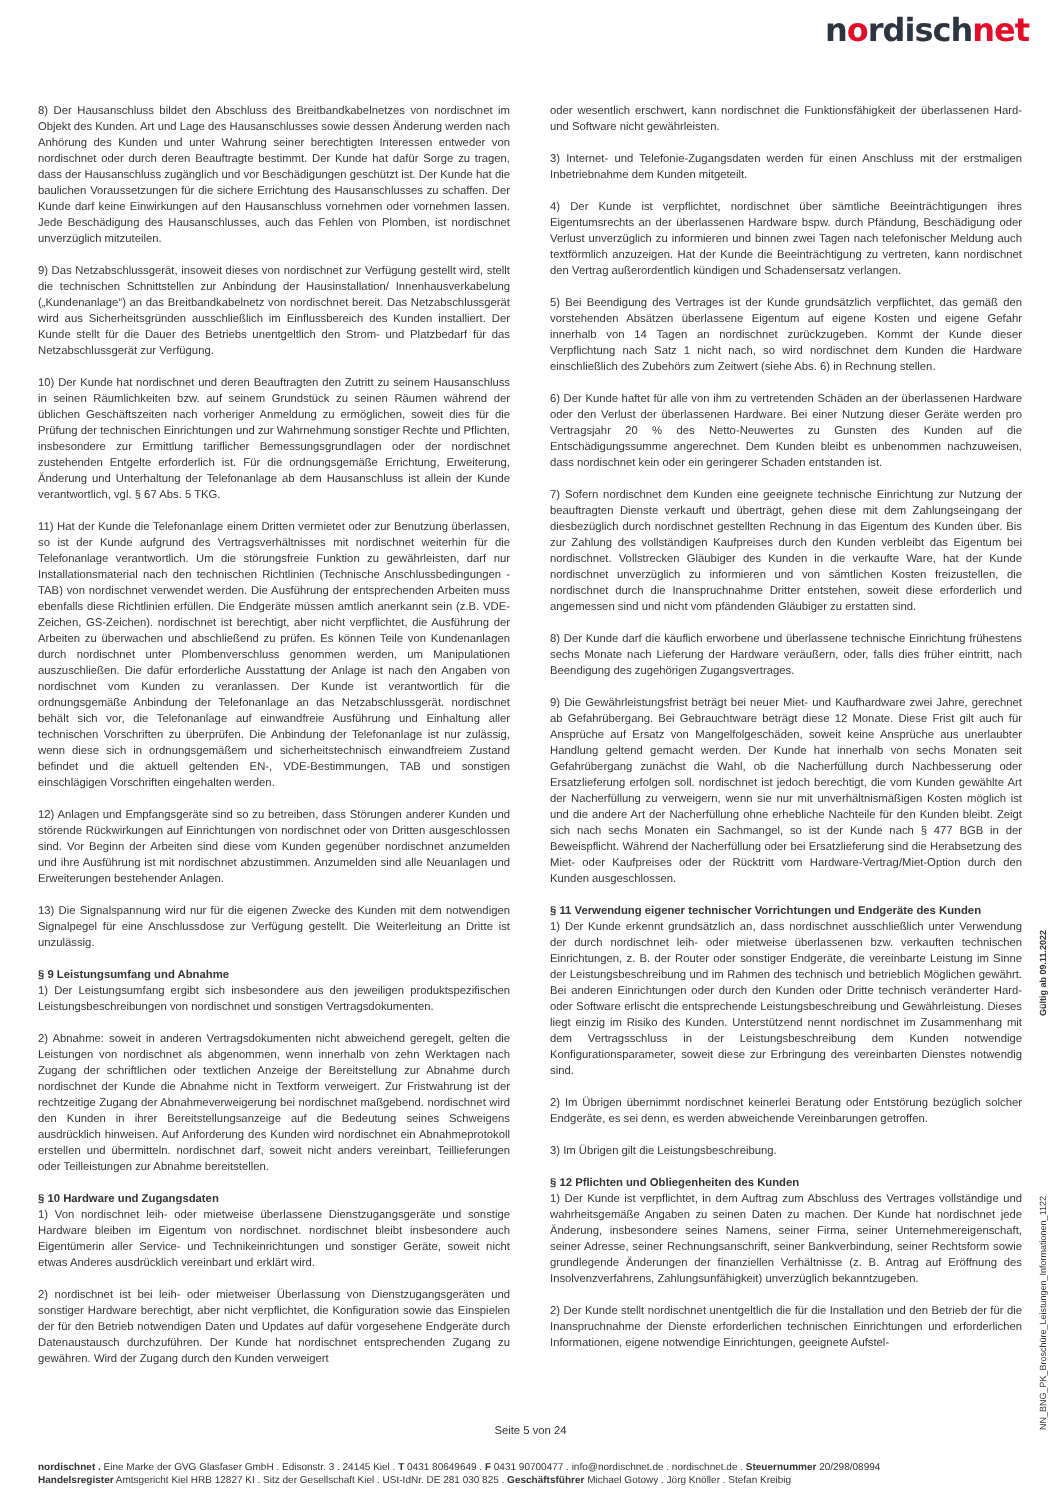nordischnet
8) Der Hausanschluss bildet den Abschluss des Breitbandkabelnetzes von nordischnet im Objekt des Kunden. Art und Lage des Hausanschlusses sowie dessen Änderung werden nach Anhörung des Kunden und unter Wahrung seiner berechtigten Interessen entweder von nordischnet oder durch deren Beauftragte bestimmt. Der Kunde hat dafür Sorge zu tragen, dass der Hausanschluss zugänglich und vor Beschädigungen geschützt ist. Der Kunde hat die baulichen Voraussetzungen für die sichere Errichtung des Hausanschlusses zu schaffen. Der Kunde darf keine Einwirkungen auf den Hausanschluss vornehmen oder vornehmen lassen. Jede Beschädigung des Hausanschlusses, auch das Fehlen von Plomben, ist nordischnet unverzüglich mitzuteilen.
9) Das Netzabschlussgerät, insoweit dieses von nordischnet zur Verfügung gestellt wird, stellt die technischen Schnittstellen zur Anbindung der Hausinstallation/ Innenhausverkabelung („Kundenanlage“) an das Breitbandkabelnetz von nordischnet bereit. Das Netzabschlussgerät wird aus Sicherheitsgründen ausschließlich im Einflussbereich des Kunden installiert. Der Kunde stellt für die Dauer des Betriebs unentgeltlich den Strom- und Platzbedarf für das Netzabschlussgerät zur Verfügung.
10) Der Kunde hat nordischnet und deren Beauftragten den Zutritt zu seinem Hausanschluss in seinen Räumlichkeiten bzw. auf seinem Grundstück zu seinen Räumen während der üblichen Geschäftszeiten nach vorheriger Anmeldung zu ermöglichen, soweit dies für die Prüfung der technischen Einrichtungen und zur Wahrnehmung sonstiger Rechte und Pflichten, insbesondere zur Ermittlung tariflicher Bemessungsgrundlagen oder der nordischnet zustehenden Entgelte erforderlich ist. Für die ordnungsgemäße Errichtung, Erweiterung, Änderung und Unterhaltung der Telefonanlage ab dem Hausanschluss ist allein der Kunde verantwortlich, vgl. § 67 Abs. 5 TKG.
11) Hat der Kunde die Telefonanlage einem Dritten vermietet oder zur Benutzung überlassen, so ist der Kunde aufgrund des Vertragsverhältnisses mit nordischnet weiterhin für die Telefonanlage verantwortlich. Um die störungsfreie Funktion zu gewährleisten, darf nur Installationsmaterial nach den technischen Richtlinien (Technische Anschlussbedingungen - TAB) von nordischnet verwendet werden. Die Ausführung der entsprechenden Arbeiten muss ebenfalls diese Richtlinien erfüllen. Die Endgeräte müssen amtlich anerkannt sein (z.B. VDE-Zeichen, GS-Zeichen). nordischnet ist berechtigt, aber nicht verpflichtet, die Ausführung der Arbeiten zu überwachen und abschließend zu prüfen. Es können Teile von Kundenanlagen durch nordischnet unter Plombenverschluss genommen werden, um Manipulationen auszuschließen. Die dafür erforderliche Ausstattung der Anlage ist nach den Angaben von nordischnet vom Kunden zu veranlassen. Der Kunde ist verantwortlich für die ordnungsgemäße Anbindung der Telefonanlage an das Netzabschlussgerät. nordischnet behält sich vor, die Telefonanlage auf einwandfreie Ausführung und Einhaltung aller technischen Vorschriften zu überprüfen. Die Anbindung der Telefonanlage ist nur zulässig, wenn diese sich in ordnungsgemäßem und sicherheitstechnisch einwandfreiem Zustand befindet und die aktuell geltenden EN-, VDE-Bestimmungen, TAB und sonstigen einschlägigen Vorschriften eingehalten werden.
12) Anlagen und Empfangsgeräte sind so zu betreiben, dass Störungen anderer Kunden und störende Rückwirkungen auf Einrichtungen von nordischnet oder von Dritten ausgeschlossen sind. Vor Beginn der Arbeiten sind diese vom Kunden gegenüber nordischnet anzumelden und ihre Ausführung ist mit nordischnet abzustimmen. Anzumelden sind alle Neuanlagen und Erweiterungen bestehender Anlagen.
13) Die Signalspannung wird nur für die eigenen Zwecke des Kunden mit dem notwendigen Signalpegel für eine Anschlussdose zur Verfügung gestellt. Die Weiterleitung an Dritte ist unzulässig.
§ 9 Leistungsumfang und Abnahme
1) Der Leistungsumfang ergibt sich insbesondere aus den jeweiligen produktspezifischen Leistungsbeschreibungen von nordischnet und sonstigen Vertragsdokumenten.
2) Abnahme: soweit in anderen Vertragsdokumenten nicht abweichend geregelt, gelten die Leistungen von nordischnet als abgenommen, wenn innerhalb von zehn Werktagen nach Zugang der schriftlichen oder textlichen Anzeige der Bereitstellung zur Abnahme durch nordischnet der Kunde die Abnahme nicht in Textform verweigert. Zur Fristwahrung ist der rechtzeitige Zugang der Abnahmeverweigerung bei nordischnet maßgebend. nordischnet wird den Kunden in ihrer Bereitstellungsanzeige auf die Bedeutung seines Schweigens ausdrücklich hinweisen. Auf Anforderung des Kunden wird nordischnet ein Abnahmeprotokoll erstellen und übermitteln. nordischnet darf, soweit nicht anders vereinbart, Teillieferungen oder Teilleistungen zur Abnahme bereitstellen.
§ 10 Hardware und Zugangsdaten
1) Von nordischnet leih- oder mietweise überlassene Dienstzugangsgeräte und sonstige Hardware bleiben im Eigentum von nordischnet. nordischnet bleibt insbesondere auch Eigentümerin aller Service- und Technikeinrichtungen und sonstiger Geräte, soweit nicht etwas Anderes ausdrücklich vereinbart und erklärt wird.
2) nordischnet ist bei leih- oder mietweiser Überlassung von Dienstzugangsgeräten und sonstiger Hardware berechtigt, aber nicht verpflichtet, die Konfiguration sowie das Einspielen der für den Betrieb notwendigen Daten und Updates auf dafür vorgesehene Endgeräte durch Datenaustausch durchzuführen. Der Kunde hat nordischnet entsprechenden Zugang zu gewähren. Wird der Zugang durch den Kunden verweigert
oder wesentlich erschwert, kann nordischnet die Funktionsfähigkeit der überlassenen Hard- und Software nicht gewährleisten.
3) Internet- und Telefonie-Zugangsdaten werden für einen Anschluss mit der erstmaligen Inbetriebnahme dem Kunden mitgeteilt.
4) Der Kunde ist verpflichtet, nordischnet über sämtliche Beeinträchtigungen ihres Eigentumsrechts an der überlassenen Hardware bspw. durch Pfändung, Beschädigung oder Verlust unverzüglich zu informieren und binnen zwei Tagen nach telefonischer Meldung auch textförmlich anzuzeigen. Hat der Kunde die Beeinträchtigung zu vertreten, kann nordischnet den Vertrag außerordentlich kündigen und Schadensersatz verlangen.
5) Bei Beendigung des Vertrages ist der Kunde grundsätzlich verpflichtet, das gemäß den vorstehenden Absätzen überlassene Eigentum auf eigene Kosten und eigene Gefahr innerhalb von 14 Tagen an nordischnet zurückzugeben. Kommt der Kunde dieser Verpflichtung nach Satz 1 nicht nach, so wird nordischnet dem Kunden die Hardware einschließlich des Zubehörs zum Zeitwert (siehe Abs. 6) in Rechnung stellen.
6) Der Kunde haftet für alle von ihm zu vertretenden Schäden an der überlassenen Hardware oder den Verlust der überlassenen Hardware. Bei einer Nutzung dieser Geräte werden pro Vertragsjahr 20 % des Netto-Neuwertes zu Gunsten des Kunden auf die Entschädigungssumme angerechnet. Dem Kunden bleibt es unbenommen nachzuweisen, dass nordischnet kein oder ein geringerer Schaden entstanden ist.
7) Sofern nordischnet dem Kunden eine geeignete technische Einrichtung zur Nutzung der beauftragten Dienste verkauft und überträgt, gehen diese mit dem Zahlungseingang der diesbezüglich durch nordischnet gestellten Rechnung in das Eigentum des Kunden über. Bis zur Zahlung des vollständigen Kaufpreises durch den Kunden verbleibt das Eigentum bei nordischnet. Vollstrecken Gläubiger des Kunden in die verkaufte Ware, hat der Kunde nordischnet unverzüglich zu informieren und von sämtlichen Kosten freizustellen, die nordischnet durch die Inanspruchnahme Dritter entstehen, soweit diese erforderlich und angemessen sind und nicht vom pfändenden Gläubiger zu erstatten sind.
8) Der Kunde darf die käuflich erworbene und überlassene technische Einrichtung frühestens sechs Monate nach Lieferung der Hardware veräußern, oder, falls dies früher eintritt, nach Beendigung des zugehörigen Zugangsvertrages.
9) Die Gewährleistungsfrist beträgt bei neuer Miet- und Kaufhardware zwei Jahre, gerechnet ab Gefahrübergang. Bei Gebrauchtware beträgt diese 12 Monate. Diese Frist gilt auch für Ansprüche auf Ersatz von Mangelfolgeschäden, soweit keine Ansprüche aus unerlaubter Handlung geltend gemacht werden. Der Kunde hat innerhalb von sechs Monaten seit Gefahrübergang zunächst die Wahl, ob die Nacherfüllung durch Nachbesserung oder Ersatzlieferung erfolgen soll. nordischnet ist jedoch berechtigt, die vom Kunden gewählte Art der Nacherfüllung zu verweigern, wenn sie nur mit unverhältnismäßigen Kosten möglich ist und die andere Art der Nacherfüllung ohne erhebliche Nachteile für den Kunden bleibt. Zeigt sich nach sechs Monaten ein Sachmangel, so ist der Kunde nach § 477 BGB in der Beweispflicht. Während der Nacherfüllung oder bei Ersatzlieferung sind die Herabsetzung des Miet- oder Kaufpreises oder der Rücktritt vom Hardware-Vertrag/Miet-Option durch den Kunden ausgeschlossen.
§ 11 Verwendung eigener technischer Vorrichtungen und Endgeräte des Kunden
1) Der Kunde erkennt grundsätzlich an, dass nordischnet ausschließlich unter Verwendung der durch nordischnet leih- oder mietweise überlassenen bzw. verkauften technischen Einrichtungen, z. B. der Router oder sonstiger Endgeräte, die vereinbarte Leistung im Sinne der Leistungsbeschreibung und im Rahmen des technisch und betrieblich Möglichen gewährt. Bei anderen Einrichtungen oder durch den Kunden oder Dritte technisch veränderter Hard- oder Software erlischt die entsprechende Leistungsbeschreibung und Gewährleistung. Dieses liegt einzig im Risiko des Kunden. Unterstützend nennt nordischnet im Zusammenhang mit dem Vertragsschluss in der Leistungsbeschreibung dem Kunden notwendige Konfigurationsparameter, soweit diese zur Erbringung des vereinbarten Dienstes notwendig sind.
2) Im Übrigen übernimmt nordischnet keinerlei Beratung oder Entstörung bezüglich solcher Endgeräte, es sei denn, es werden abweichende Vereinbarungen getroffen.
3) Im Übrigen gilt die Leistungsbeschreibung.
§ 12 Pflichten und Obliegenheiten des Kunden
1) Der Kunde ist verpflichtet, in dem Auftrag zum Abschluss des Vertrages vollständige und wahrheitsgemäße Angaben zu seinen Daten zu machen. Der Kunde hat nordischnet jede Änderung, insbesondere seines Namens, seiner Firma, seiner Unternehmereigenschaft, seiner Adresse, seiner Rechnungsanschrift, seiner Bankverbindung, seiner Rechtsform sowie grundlegende Änderungen der finanziellen Verhältnisse (z. B. Antrag auf Eröffnung des Insolvenzverfahrens, Zahlungsunfähigkeit) unverzüglich bekanntzugeben.
2) Der Kunde stellt nordischnet unentgeltlich die für die Installation und den Betrieb der für die Inanspruchnahme der Dienste erforderlichen technischen Einrichtungen und erforderlichen Informationen, eigene notwendige Einrichtungen, geeignete Aufstel-
NN_BNG_PK_Broschüre_Leistungen_Informationen_1122 Gültig ab 09.11.2022
Seite 5 von 24
nordischnet . Eine Marke der GVG Glasfaser GmbH . Edisonstr. 3 . 24145 Kiel . T 0431 80649649 . F 0431 90700477 . info@nordischnet.de . nordischnet.de . Steuernummer 20/298/08994
Handelsregister Amtsgericht Kiel HRB 12827 KI . Sitz der Gesellschaft Kiel . USt-IdNr. DE 281 030 825 . Geschäftsführer Michael Gotowy . Jörg Knöller . Stefan Kreibig